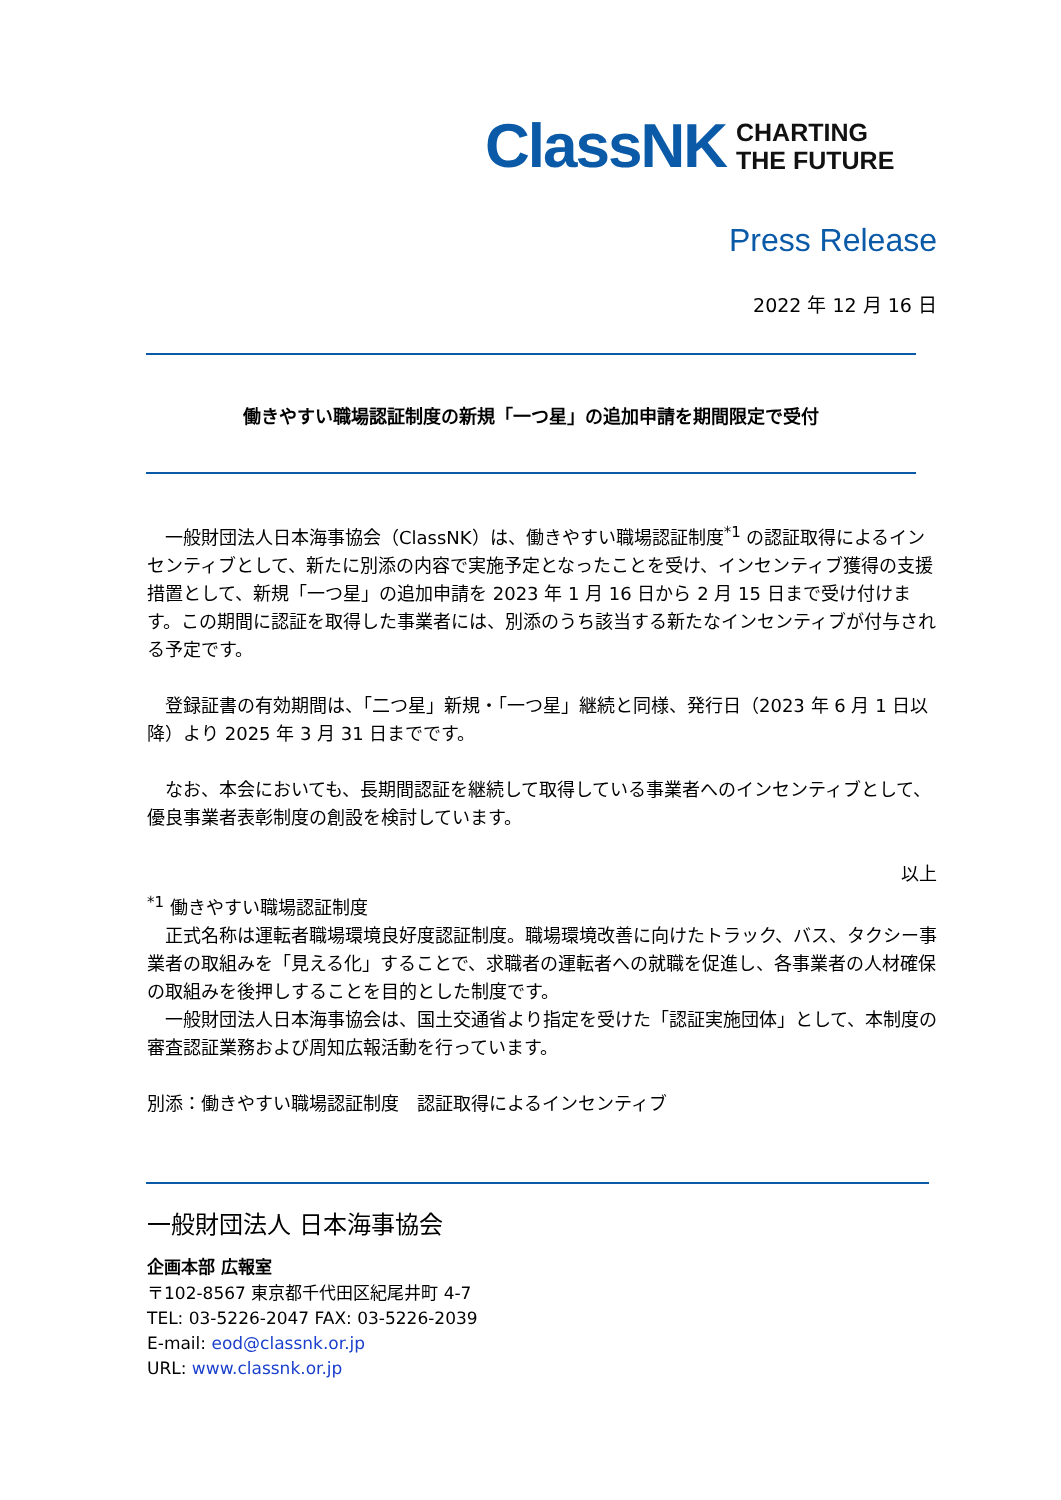ClassNK CHARTING
THE FUTURE
Press Release
2022 年 12 月 16 日
働きやすい職場認証制度の新規「一つ星」の追加申請を期間限定で受付
　一般財団法人日本海事協会（ClassNK）は、働きやすい職場認証制度<sup>*1</sup> の認証取得によるインセンティブとして、新たに別添の内容で実施予定となったことを受け、インセンティブ獲得の支援措置として、新規「一つ星」の追加申請を 2023 年 1 月 16 日から 2 月 15 日まで受け付けます。この期間に認証を取得した事業者には、別添のうち該当する新たなインセンティブが付与される予定です。
　登録証書の有効期間は、「二つ星」新規・「一つ星」継続と同様、発行日（2023 年 6 月 1 日以降）より 2025 年 3 月 31 日までです。
　なお、本会においても、長期間認証を継続して取得している事業者へのインセンティブとして、優良事業者表彰制度の創設を検討しています。
以上
<sup>*1</sup> 働きやすい職場認証制度
　正式名称は運転者職場環境良好度認証制度。職場環境改善に向けたトラック、バス、タクシー事業者の取組みを「見える化」することで、求職者の運転者への就職を促進し、各事業者の人材確保の取組みを後押しすることを目的とした制度です。
　一般財団法人日本海事協会は、国土交通省より指定を受けた「認証実施団体」として、本制度の審査認証業務および周知広報活動を行っています。
別添：働きやすい職場認証制度　認証取得によるインセンティブ
一般財団法人 日本海事協会
企画本部 広報室
〒102-8567 東京都千代田区紀尾井町 4-7
TEL: 03-5226-2047 FAX: 03-5226-2039
E-mail: eod@classnk.or.jp
URL: www.classnk.or.jp